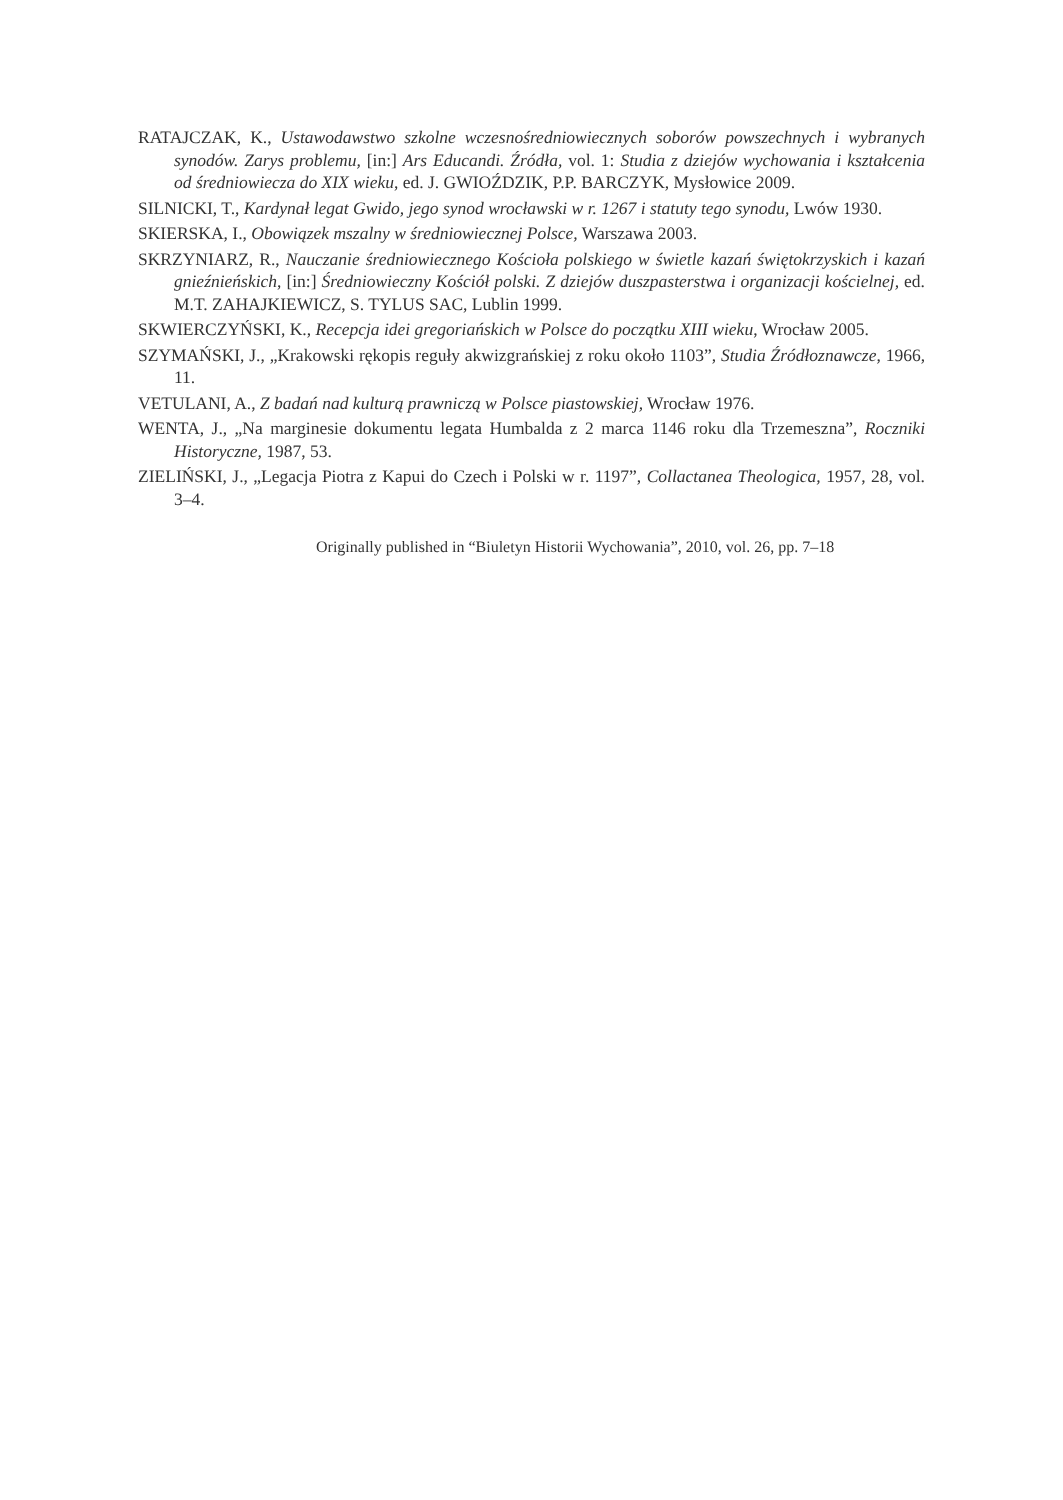RATAJCZAK, K., Ustawodawstwo szkolne wczesnośredniowiecznych soborów powszechnych i wybranych synodów. Zarys problemu, [in:] Ars Educandi. Źródła, vol. 1: Studia z dziejów wychowania i kształcenia od średniowiecza do XIX wieku, ed. J. GWIOŹDZIK, P.P. BARCZYK, Mysłowice 2009.
SILNICKI, T., Kardynał legat Gwido, jego synod wrocławski w r. 1267 i statuty tego synodu, Lwów 1930.
SKIERSKA, I., Obowiązek mszalny w średniowiecznej Polsce, Warszawa 2003.
SKRZYNIARZ, R., Nauczanie średniowiecznego Kościoła polskiego w świetle kazań świętokrzyskich i kazań gnieźnieńskich, [in:] Średniowieczny Kościół polski. Z dziejów duszpasterstwa i organizacji kościelnej, ed. M.T. ZAHAJKIEWICZ, S. TYLUS SAC, Lublin 1999.
SKWIERCZYŃSKI, K., Recepcja idei gregoriańskich w Polsce do początku XIII wieku, Wrocław 2005.
SZYMAŃSKI, J., „Krakowski rękopis reguły akwizgrańskiej z roku około 1103”, Studia Źródłoznawcze, 1966, 11.
VETULANI, A., Z badań nad kulturą prawniczą w Polsce piastowskiej, Wrocław 1976.
WENTA, J., „Na marginesie dokumentu legata Humbalda z 2 marca 1146 roku dla Trzemeszna”, Roczniki Historyczne, 1987, 53.
ZIELIŃSKI, J., „Legacja Piotra z Kapui do Czech i Polski w r. 1197”, Collactanea Theologica, 1957, 28, vol. 3–4.
Originally published in “Biuletyn Historii Wychowania”, 2010, vol. 26, pp. 7–18